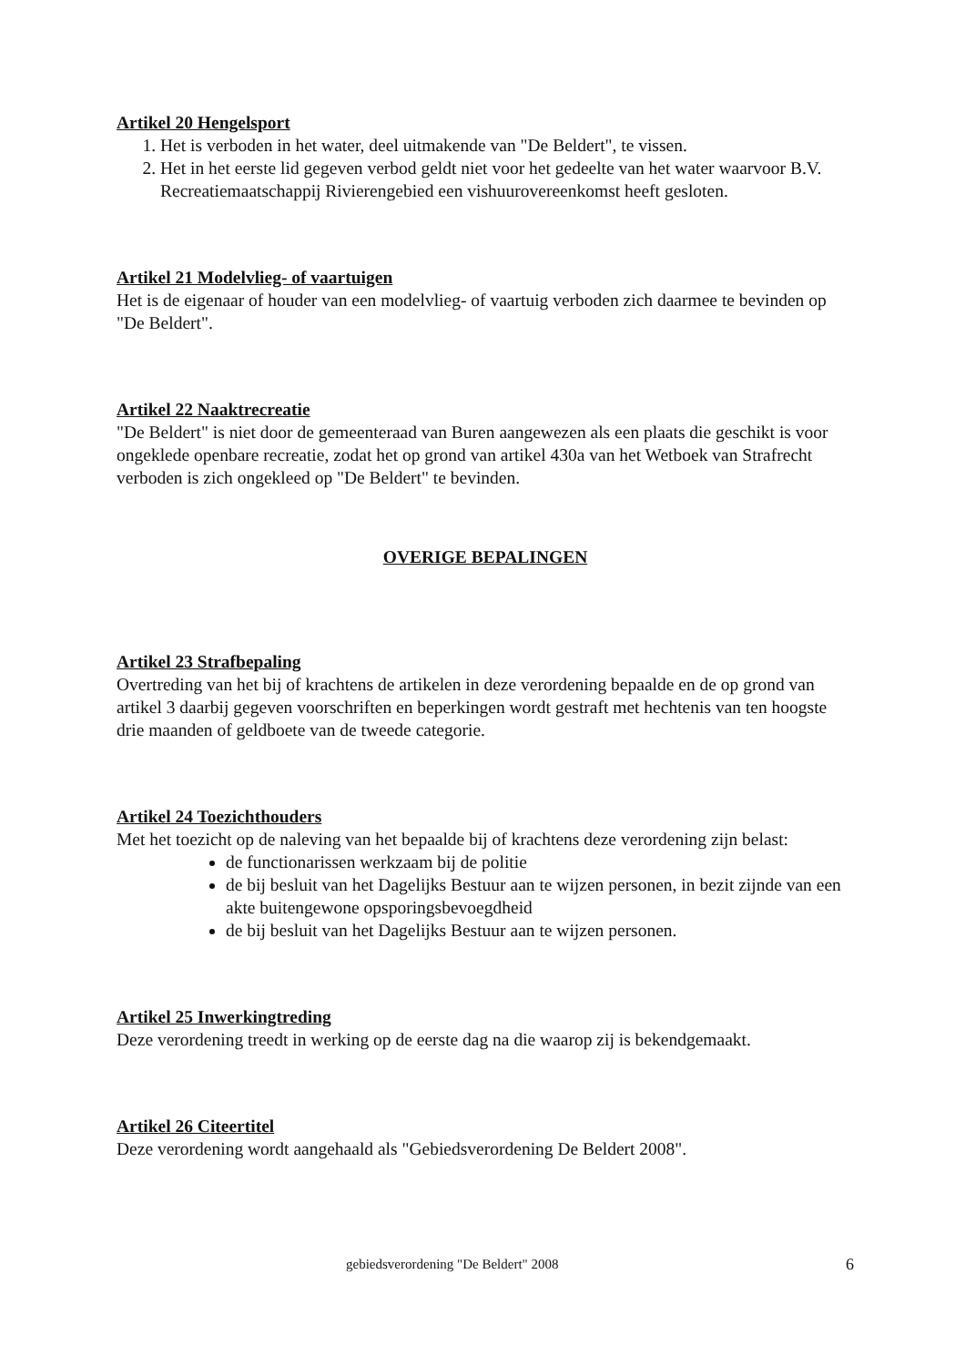Artikel 20 Hengelsport
1. Het is verboden in het water, deel uitmakende van "De Beldert", te vissen.
2. Het in het eerste lid gegeven verbod geldt niet voor het gedeelte van het water waarvoor B.V. Recreatiemaatschappij Rivierengebied een vishuurovereenkomst heeft gesloten.
Artikel 21 Modelvlieg- of vaartuigen
Het is de eigenaar of houder van een modelvlieg- of vaartuig verboden zich daarmee te bevinden op "De Beldert".
Artikel 22 Naaktrecreatie
"De Beldert" is niet door de gemeenteraad van Buren aangewezen als een plaats die geschikt is voor ongeklede openbare recreatie, zodat het op grond van artikel 430a van het Wetboek van Strafrecht verboden is zich ongekleed op "De Beldert" te bevinden.
OVERIGE BEPALINGEN
Artikel 23 Strafbepaling
Overtreding van het bij of krachtens de artikelen in deze verordening bepaalde en de op grond van artikel 3 daarbij gegeven voorschriften en beperkingen wordt gestraft met hechtenis van ten hoogste drie maanden of geldboete van de tweede categorie.
Artikel 24 Toezichthouders
Met het toezicht op de naleving van het bepaalde bij of krachtens deze verordening zijn belast:
de functionarissen werkzaam bij de politie
de bij besluit van het Dagelijks Bestuur aan te wijzen personen, in bezit zijnde van een akte buitengewone opsporingsbevoegdheid
de bij besluit van het Dagelijks Bestuur aan te wijzen personen.
Artikel 25 Inwerkingtreding
Deze verordening treedt in werking op de eerste dag na die waarop zij is bekendgemaakt.
Artikel 26 Citeertitel
Deze verordening wordt aangehaald als "Gebiedsverordening De Beldert 2008".
gebiedsverordening "De Beldert" 2008 6